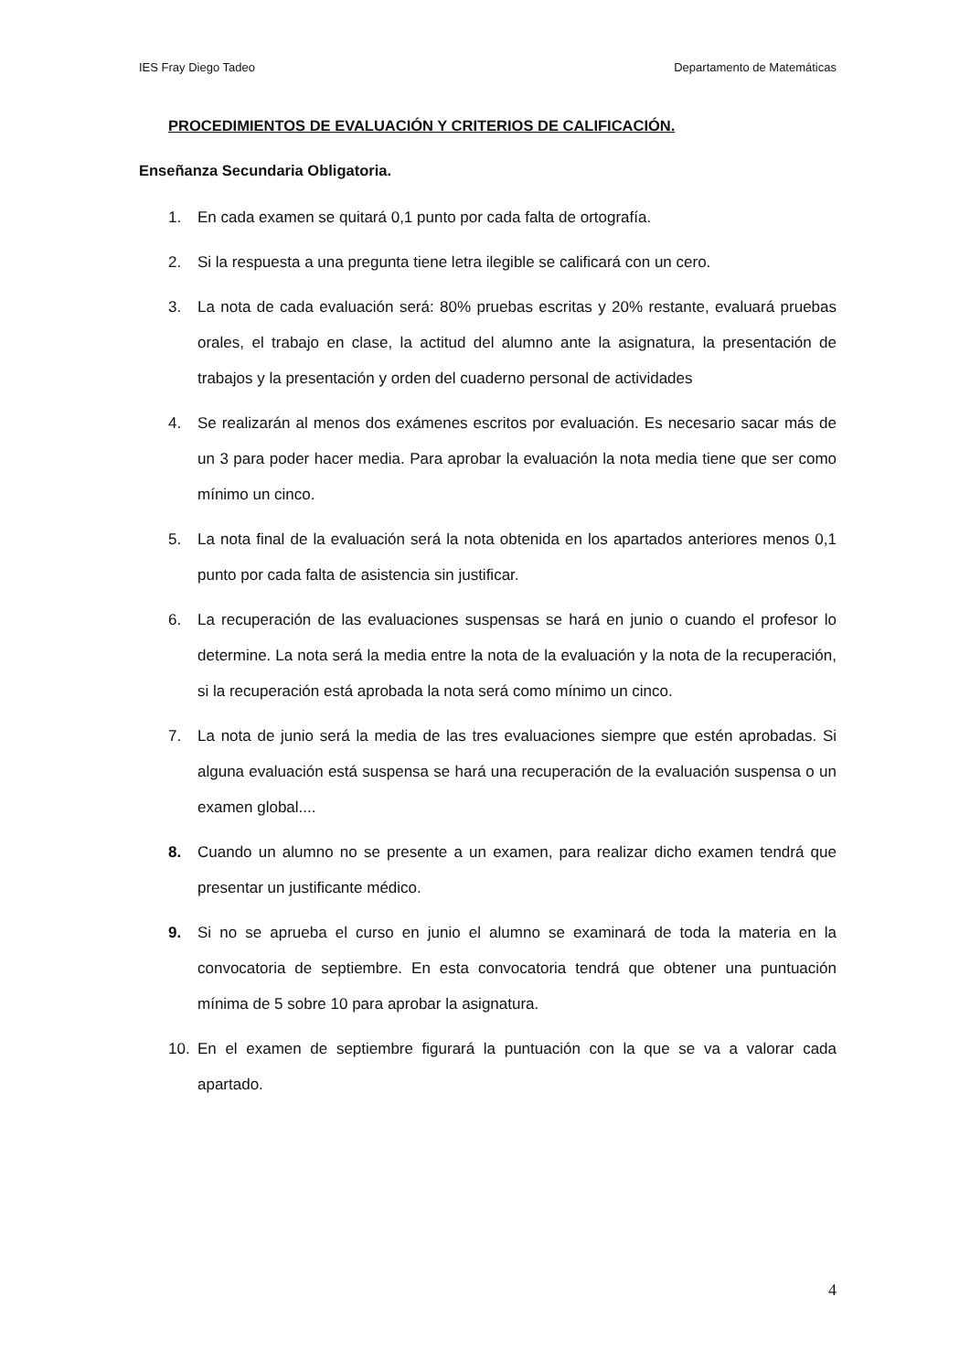IES Fray Diego Tadeo Departamento de Matemáticas
PROCEDIMIENTOS DE EVALUACIÓN Y CRITERIOS DE CALIFICACIÓN.
Enseñanza Secundaria Obligatoria.
1. En cada examen se quitará 0,1 punto por cada falta de ortografía.
2. Si la respuesta a una pregunta tiene letra ilegible se calificará con un cero.
3. La nota de cada evaluación será: 80% pruebas escritas y 20% restante, evaluará pruebas orales, el trabajo en clase, la actitud del alumno ante la asignatura, la presentación de trabajos y la presentación y orden del cuaderno personal de actividades
4. Se realizarán al menos dos exámenes escritos por evaluación. Es necesario sacar más de un 3 para poder hacer media. Para aprobar la evaluación la nota media tiene que ser como mínimo un cinco.
5. La nota final de la evaluación será la nota obtenida en los apartados anteriores menos 0,1 punto por cada falta de asistencia sin justificar.
6. La recuperación de las evaluaciones suspensas se hará en junio o cuando el profesor lo determine. La nota será la media entre la nota de la evaluación y la nota de la recuperación, si la recuperación está aprobada la nota será como mínimo un cinco.
7. La nota de junio será la media de las tres evaluaciones siempre que estén aprobadas. Si alguna evaluación está suspensa se hará una recuperación de la evaluación suspensa o un examen global....
8. Cuando un alumno no se presente a un examen, para realizar dicho examen tendrá que presentar un justificante médico.
9. Si no se aprueba el curso en junio el alumno se examinará de toda la materia en la convocatoria de septiembre. En esta convocatoria tendrá que obtener una puntuación mínima de 5 sobre 10 para aprobar la asignatura.
10. En el examen de septiembre figurará la puntuación con la que se va a valorar cada apartado.
4